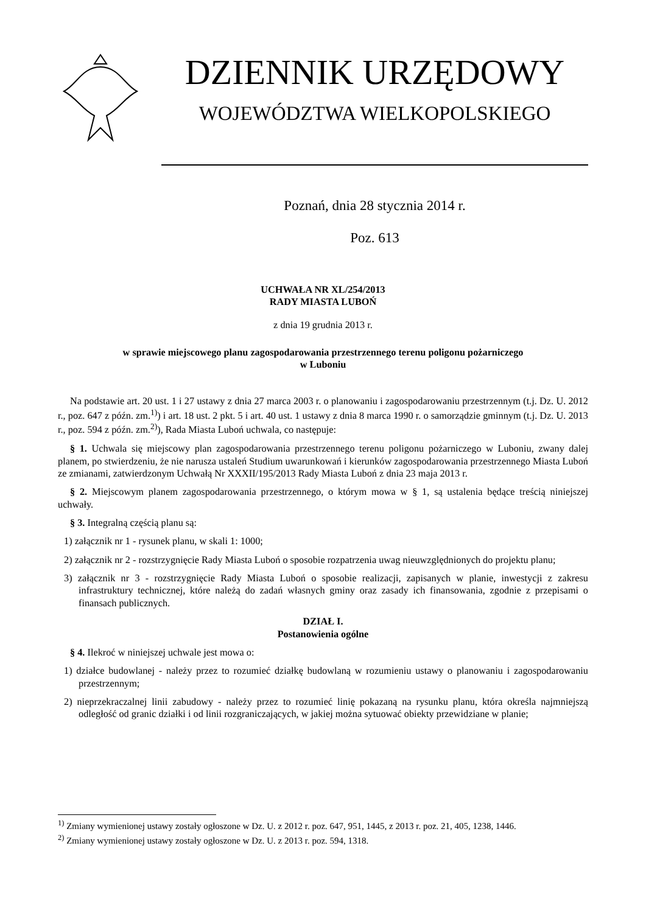DZIENNIK URZĘDOWY
WOJEWÓDZTWA WIELKOPOLSKIEGO
Poznań, dnia 28 stycznia 2014 r.
Poz. 613
UCHWAŁA NR XL/254/2013
RADY MIASTA LUBOŃ
z dnia 19 grudnia 2013 r.
w sprawie miejscowego planu zagospodarowania przestrzennego terenu poligonu pożarniczego
w Luboniu
Na podstawie art. 20 ust. 1 i 27 ustawy z dnia 27 marca 2003 r. o planowaniu i zagospodarowaniu przestrzennym (t.j. Dz. U. 2012 r., poz. 647 z późn. zm.<sup>1)</sup>) i art. 18 ust. 2 pkt. 5 i art. 40 ust. 1 ustawy z dnia 8 marca 1990 r. o samorządzie gminnym (t.j. Dz. U. 2013 r., poz. 594 z późn. zm.<sup>2)</sup>), Rada Miasta Luboń uchwala, co następuje:
§ 1. Uchwala się miejscowy plan zagospodarowania przestrzennego terenu poligonu pożarniczego w Luboniu, zwany dalej planem, po stwierdzeniu, że nie narusza ustaleń Studium uwarunkowań i kierunków zagospodarowania przestrzennego Miasta Luboń ze zmianami, zatwierdzonym Uchwałą Nr XXXII/195/2013 Rady Miasta Luboń z dnia 23 maja 2013 r.
§ 2. Miejscowym planem zagospodarowania przestrzennego, o którym mowa w § 1, są ustalenia będące treścią niniejszej uchwały.
§ 3. Integralną częścią planu są:
1) załącznik nr 1 - rysunek planu, w skali 1: 1000;
2) załącznik nr 2 - rozstrzygnięcie Rady Miasta Luboń o sposobie rozpatrzenia uwag nieuwzględnionych do projektu planu;
3) załącznik nr 3 - rozstrzygnięcie Rady Miasta Luboń o sposobie realizacji, zapisanych w planie, inwestycji z zakresu infrastruktury technicznej, które należą do zadań własnych gminy oraz zasady ich finansowania, zgodnie z przepisami o finansach publicznych.
DZIAŁ I.
Postanowienia ogólne
§ 4. Ilekroć w niniejszej uchwale jest mowa o:
1) działce budowlanej - należy przez to rozumieć działkę budowlaną w rozumieniu ustawy o planowaniu i zagospodarowaniu przestrzennym;
2) nieprzekraczalnej linii zabudowy - należy przez to rozumieć linię pokazaną na rysunku planu, która określa najmniejszą odległość od granic działki i od linii rozgraniczających, w jakiej można sytuować obiekty przewidziane w planie;
<sup>1)</sup> Zmiany wymienionej ustawy zostały ogłoszone w Dz. U. z 2012 r. poz. 647, 951, 1445, z 2013 r. poz. 21, 405, 1238, 1446.
<sup>2)</sup> Zmiany wymienionej ustawy zostały ogłoszone w Dz. U. z 2013 r. poz. 594, 1318.